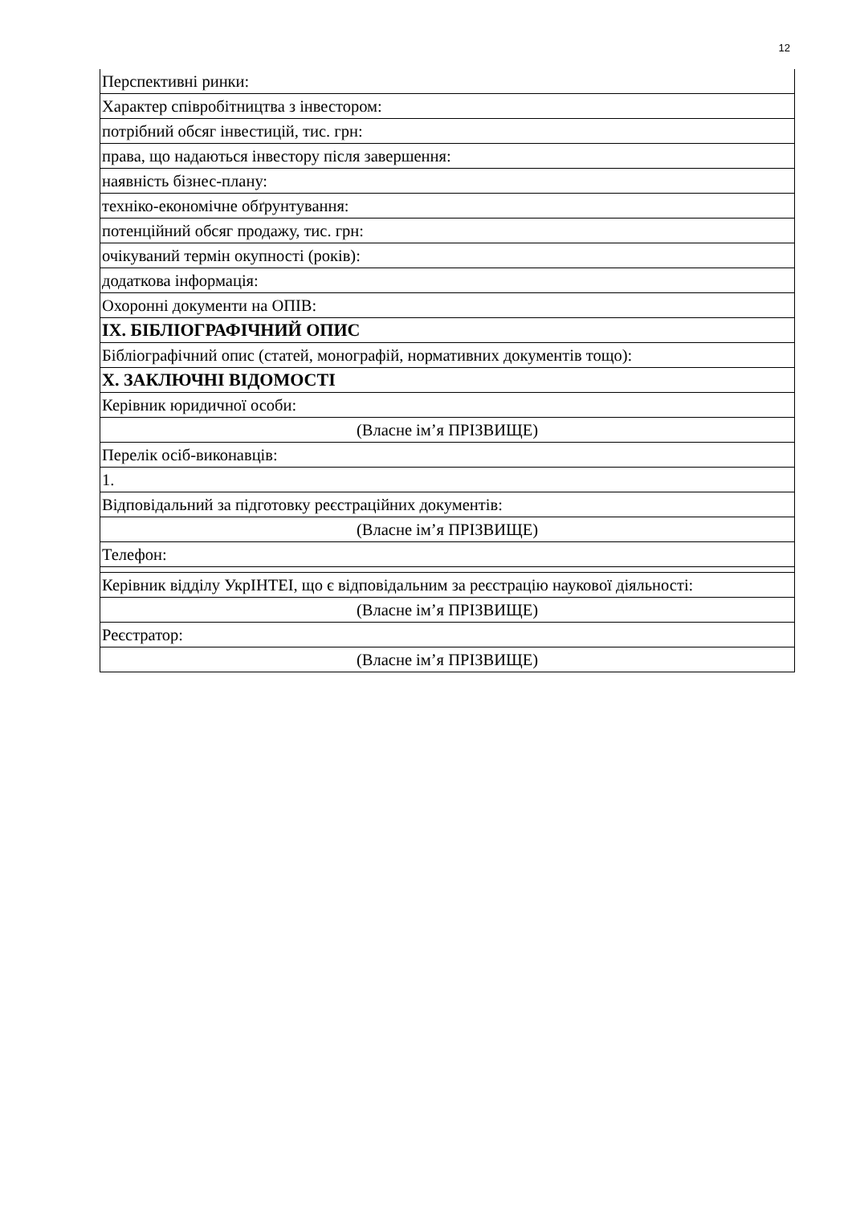12
| Перспективні ринки: |
| Характер співробітництва з інвестором: |
| потрібний обсяг інвестицій, тис. грн: |
| права, що надаються інвестору після завершення: |
| наявність бізнес-плану: |
| техніко-економічне обґрунтування: |
| потенційний обсяг продажу, тис. грн: |
| очікуваний термін окупності (років): |
| додаткова інформація: |
| Охоронні документи на ОПІВ: |
| IX. БІБЛІОГРАФІЧНИЙ ОПИС |
| Бібліографічний опис (статей, монографій, нормативних документів тощо): |
| X. ЗАКЛЮЧНІ ВІДОМОСТІ |
| Керівник юридичної особи: |
| (Власне ім’я ПРІЗВИЩЕ) |
| Перелік осіб-виконавців: |
| 1. |
| Відповідальний за підготовку реєстраційних документів: |
| (Власне ім’я ПРІЗВИЩЕ) |
| Телефон: |
| Керівник відділу УкрІНТЕІ, що є відповідальним за реєстрацію наукової діяльності: |
| (Власне ім’я ПРІЗВИЩЕ) |
| Реєстратор: |
| (Власне ім’я ПРІЗВИЩЕ) |